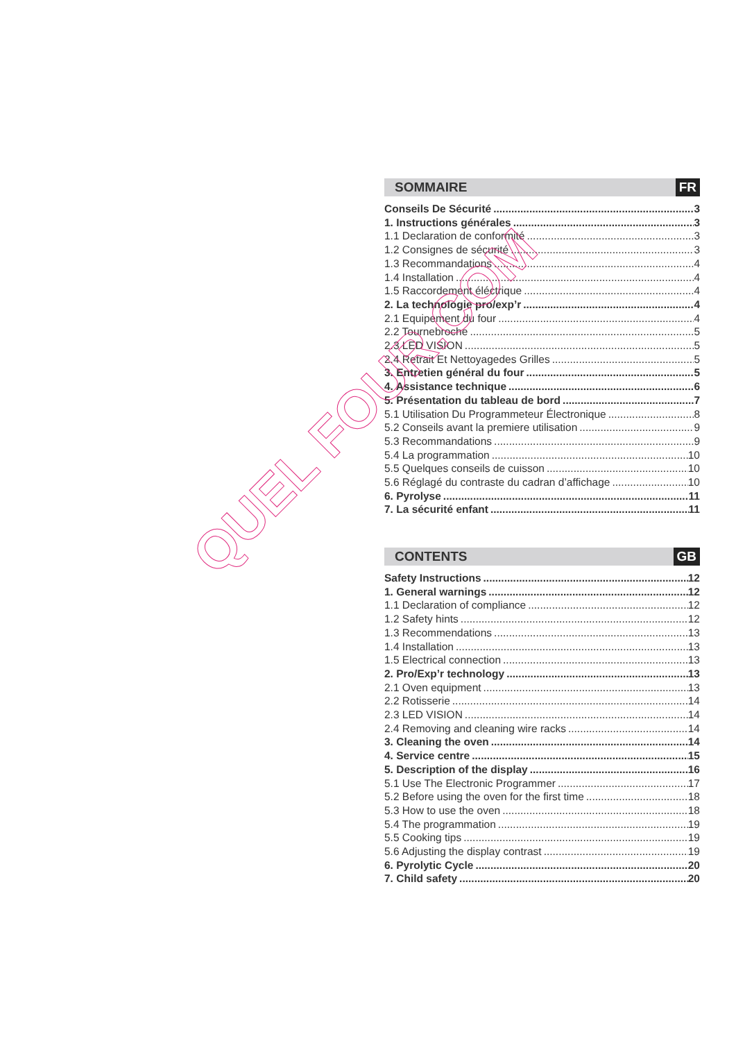SOMMAIRE FR
Conseils De Sécurité 3
1. Instructions générales 3
1.1 Declaration de conformité 3
1.2 Consignes de sécurité 3
1.3 Recommandations 4
1.4 Installation 4
1.5 Raccordement éléctrique 4
2. La technologie pro/exp’r 4
2.1 Equipement du four 4
2.2 Tournebroche 5
2.3 LED VISION 5
2.4 Retrait Et Nettoyagedes Grilles 5
3. Entretien général du four 5
4. Assistance technique 6
5. Présentation du tableau de bord 7
5.1 Utilisation Du Programmeteur Électronique 8
5.2 Conseils avant la premiere utilisation 9
5.3 Recommandations 9
5.4 La programmation 10
5.5 Quelques conseils de cuisson 10
5.6 Réglagé du contraste du cadran d’affichage 10
6. Pyrolyse 11
7. La sécurité enfant 11
CONTENTS GB
Safety Instructions 12
1. General warnings 12
1.1 Declaration of compliance 12
1.2 Safety hints 12
1.3 Recommendations 13
1.4 Installation 13
1.5 Electrical connection 13
2. Pro/Exp’r technology 13
2.1 Oven equipment 13
2.2 Rotisserie 14
2.3 LED VISION 14
2.4 Removing and cleaning wire racks 14
3. Cleaning the oven 14
4. Service centre 15
5. Description of the display 16
5.1 Use The Electronic Programmer 17
5.2 Before using the oven for the first time 18
5.3 How to use the oven 18
5.4 The programmation 19
5.5 Cooking tips 19
5.6 Adjusting the display contrast 19
6. Pyrolytic Cycle 20
7. Child safety 20
QUEL FOUR.COM